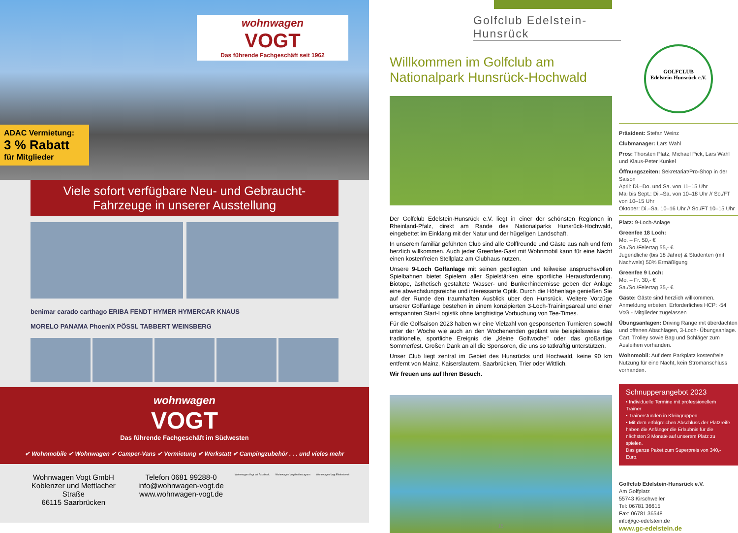wohnwagen
VOGT
Das führende Fachgeschäft seit 1962
ADAC Vermietung:
3 % Rabatt
für Mitglieder
Viele sofort verfügbare Neu- und Gebraucht-
Fahrzeuge in unserer Ausstellung
benimar carado carthago ERIBA FENDT HYMER HYMERCAR KNAUS
MORELO PANAMA PhoeniX PÖSSL TABBERT WEINSBERG
wohnwagen
VOGT
Das führende Fachgeschäft im Südwesten
✔ Wohnmobile ✔ Wohnwagen ✔ Camper-Vans ✔ Vermietung ✔ Werkstatt ✔ Campingzubehör . . . und vieles mehr
Wohnwagen Vogt GmbH
Koblenzer und Mettlacher Straße
66115 Saarbrücken
Telefon 0681 99288-0
info@wohnwagen-vogt.de
www.wohnwagen-vogt.de
Wohnwagen Vogt bei Facebook Wohnwagen Vogt bei Instagram Wohnwagen Vogt Erlebniswelt
Golfclub Edelstein-Hunsrück
Willkommen im Golfclub am Nationalpark Hunsrück-Hochwald
Der Golfclub Edelstein-Hunsrück e.V. liegt in einer der schönsten Regionen in Rheinland-Pfalz, direkt am Rande des Nationalparks Hunsrück-Hochwald, eingebettet im Einklang mit der Natur und der hügeligen Landschaft.
In unserem familiär geführten Club sind alle Golffreunde und Gäste aus nah und fern herzlich willkommen. Auch jeder Greenfee-Gast mit Wohnmobil kann für eine Nacht einen kostenfreien Stellplatz am Clubhaus nutzen.
Unsere 9-Loch Golfanlage mit seinen gepflegten und teilweise anspruchsvollen Spielbahnen bietet Spielern aller Spielstärken eine sportliche Herausforderung. Biotope, ästhetisch gestaltete Wasser- und Bunkerhindernisse geben der Anlage eine abwechslungsreiche und interessante Optik. Durch die Höhenlage genießen Sie auf der Runde den traumhaften Ausblick über den Hunsrück. Weitere Vorzüge unserer Golfanlage bestehen in einem konzipierten 3-Loch-Trainingsareal und einer entspannten Start-Logistik ohne langfristige Vorbuchung von Tee-Times.
Für die Golfsaison 2023 haben wir eine Vielzahl von gesponserten Turnieren sowohl unter der Woche wie auch an den Wochenenden geplant wie beispielsweise das traditionelle, sportliche Ereignis die „kleine Golfwoche" oder das großartige Sommerfest. Großen Dank an all die Sponsoren, die uns so tatkräftig unterstützen.
Unser Club liegt zentral im Gebiet des Hunsrücks und Hochwald, keine 90 km entfernt von Mainz, Kaiserslautern, Saarbrücken, Trier oder Wittlich.
Wir freuen uns auf Ihren Besuch.
15
GOLFCLUB
Edelstein-Hunsrück e.V.
Präsident: Stefan Weinz
Clubmanager: Lars Wahl
Pros: Thorsten Platz, Michael Pick, Lars Wahl und Klaus-Peter Kunkel
Öffnungszeiten: Sekretariat/Pro-Shop in der Saison
April: Di.–Do. und Sa. von 11–15 Uhr
Mai bis Sept.: Di.–Sa. von 10–18 Uhr // So./FT von 10–15 Uhr
Oktober: Di.–Sa. 10–16 Uhr // So./FT 10–15 Uhr
Platz: 9-Loch-Anlage
Greenfee 18 Loch:
Mo. – Fr. 50,- €
Sa./So./Feiertag 55,- €
Jugendliche (bis 18 Jahre) & Studenten (mit Nachweis) 50% Ermäßigung
Greenfee 9 Loch:
Mo. – Fr. 30,- €
Sa./So./Feiertag 35,- €
Gäste: Gäste sind herzlich willkommen. Anmeldung erbeten. Erforderliches HCP: -54
VcG - Mitglieder zugelassen
Übungsanlagen: Driving Range mit überdachten und offenen Abschlägen, 3-Loch- Übungsanlage. Cart, Trolley sowie Bag und Schläger zum Ausleihen vorhanden.
Wohnmobil: Auf dem Parkplatz kostenfreie Nutzung für eine Nacht, kein Stromanschluss vorhanden.
Schnupperangebot 2023
• Individuelle Termine mit professionellem Trainer
• Trainerstunden in Kleingruppen
• Mit dem erfolgreichen Abschluss der Platzreife haben die Anfänger die Erlaubnis für die nächsten 3 Monate auf unserem Platz zu spielen.
Das ganze Paket zum Superpreis von 340,- Euro.
Golfclub Edelstein-Hunsrück e.V.
Am Golfplatz
55743 Kirschweiler
Tel: 06781 36615
Fax: 06781 36548
info@gc-edelstein.de
www.gc-edelstein.de